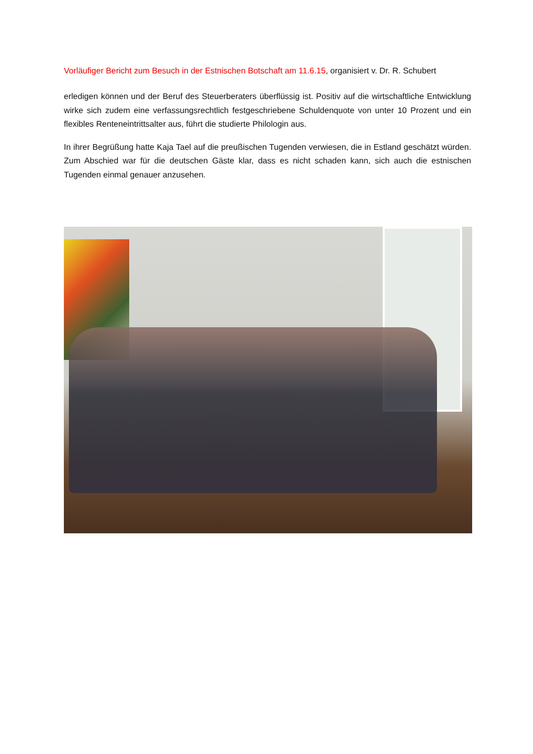Vorläufiger Bericht zum Besuch in der Estnischen Botschaft am 11.6.15, organisiert v. Dr. R. Schubert
erledigen können und der Beruf des Steuerberaters überflüssig ist. Positiv auf die wirtschaftliche Entwicklung wirke sich zudem eine verfassungsrechtlich festgeschriebene Schuldenquote von unter 10 Prozent und ein flexibles Renteneintrittsalter aus, führt die studierte Philologin aus.
In ihrer Begrüßung hatte Kaja Tael auf die preußischen Tugenden verwiesen, die in Estland geschätzt würden. Zum Abschied war für die deutschen Gäste klar, dass es nicht schaden kann, sich auch die estnischen Tugenden einmal genauer anzusehen.